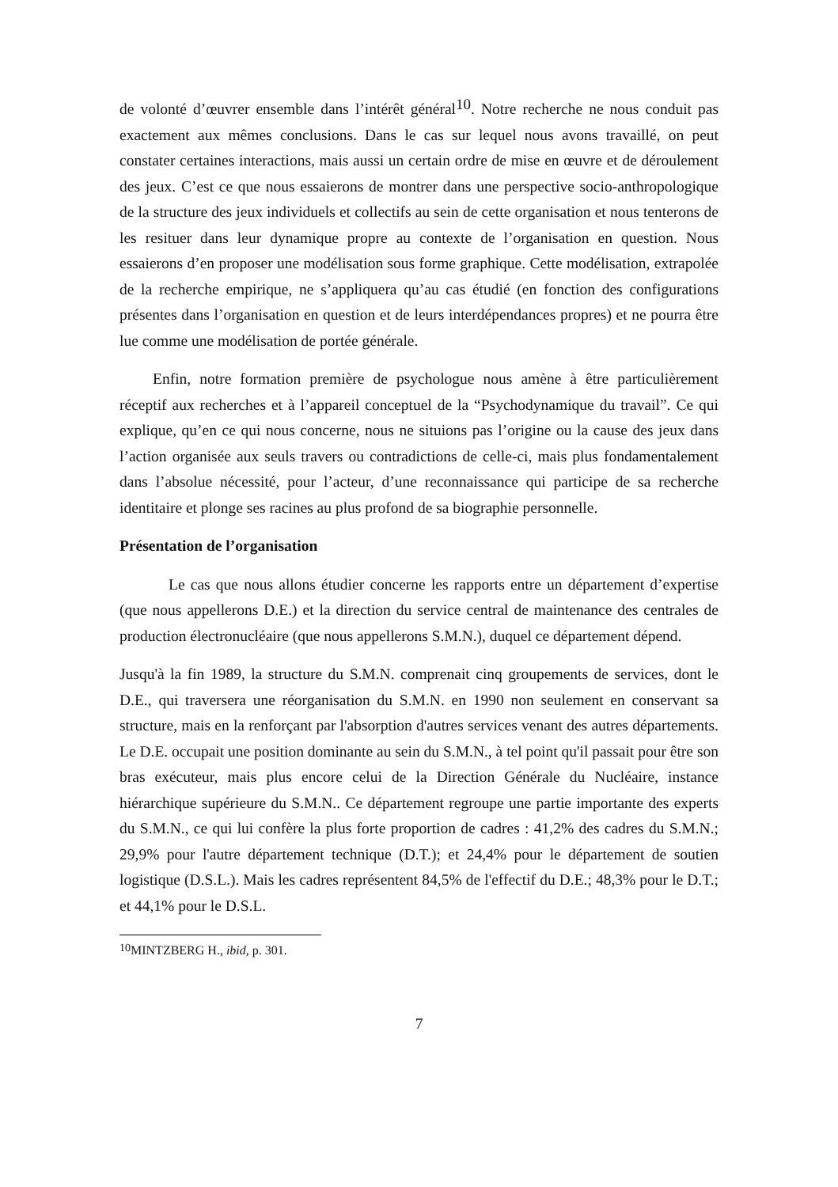de volonté d’œuvrer ensemble dans l’intérêt général<sup>10</sup>. Notre recherche ne nous conduit pas exactement aux mêmes conclusions. Dans le cas sur lequel nous avons travaillé, on peut constater certaines interactions, mais aussi un certain ordre de mise en œuvre et de déroulement des jeux. C’est ce que nous essaierons de montrer dans une perspective socio-anthropologique de la structure des jeux individuels et collectifs au sein de cette organisation et nous tenterons de les resituer dans leur dynamique propre au contexte de l’organisation en question. Nous essaierons d’en proposer une modélisation sous forme graphique. Cette modélisation, extrapolée de la recherche empirique, ne s’appliquera qu’au cas étudié (en fonction des configurations présentes dans l’organisation en question et de leurs interdépendances propres) et ne pourra être lue comme une modélisation de portée générale.
Enfin, notre formation première de psychologue nous amène à être particulièrement réceptif aux recherches et à l’appareil conceptuel de la “Psychodynamique du travail”. Ce qui explique, qu’en ce qui nous concerne, nous ne situions pas l’origine ou la cause des jeux dans l’action organisée aux seuls travers ou contradictions de celle-ci, mais plus fondamentalement dans l’absolue nécessité, pour l’acteur, d’une reconnaissance qui participe de sa recherche identitaire et plonge ses racines au plus profond de sa biographie personnelle.
Présentation de l’organisation
Le cas que nous allons étudier concerne les rapports entre un département d’expertise (que nous appellerons D.E.) et la direction du service central de maintenance des centrales de production électronucléaire (que nous appellerons S.M.N.), duquel ce département dépend.
Jusqu'à la fin 1989, la structure du S.M.N. comprenait cinq groupements de services, dont le D.E., qui traversera une réorganisation du S.M.N. en 1990 non seulement en conservant sa structure, mais en la renforçant par l'absorption d'autres services venant des autres départements. Le D.E. occupait une position dominante au sein du S.M.N., à tel point qu'il passait pour être son bras exécuteur, mais plus encore celui de la Direction Générale du Nucléaire, instance hiérarchique supérieure du S.M.N.. Ce département regroupe une partie importante des experts du S.M.N., ce qui lui confère la plus forte proportion de cadres : 41,2% des cadres du S.M.N.; 29,9% pour l'autre département technique (D.T.); et 24,4% pour le département de soutien logistique (D.S.L.). Mais les cadres représentent 84,5% de l'effectif du D.E.; 48,3% pour le D.T.; et 44,1% pour le D.S.L.
<sup>10</sup> MINTZBERG H., ibid, p. 301.
7